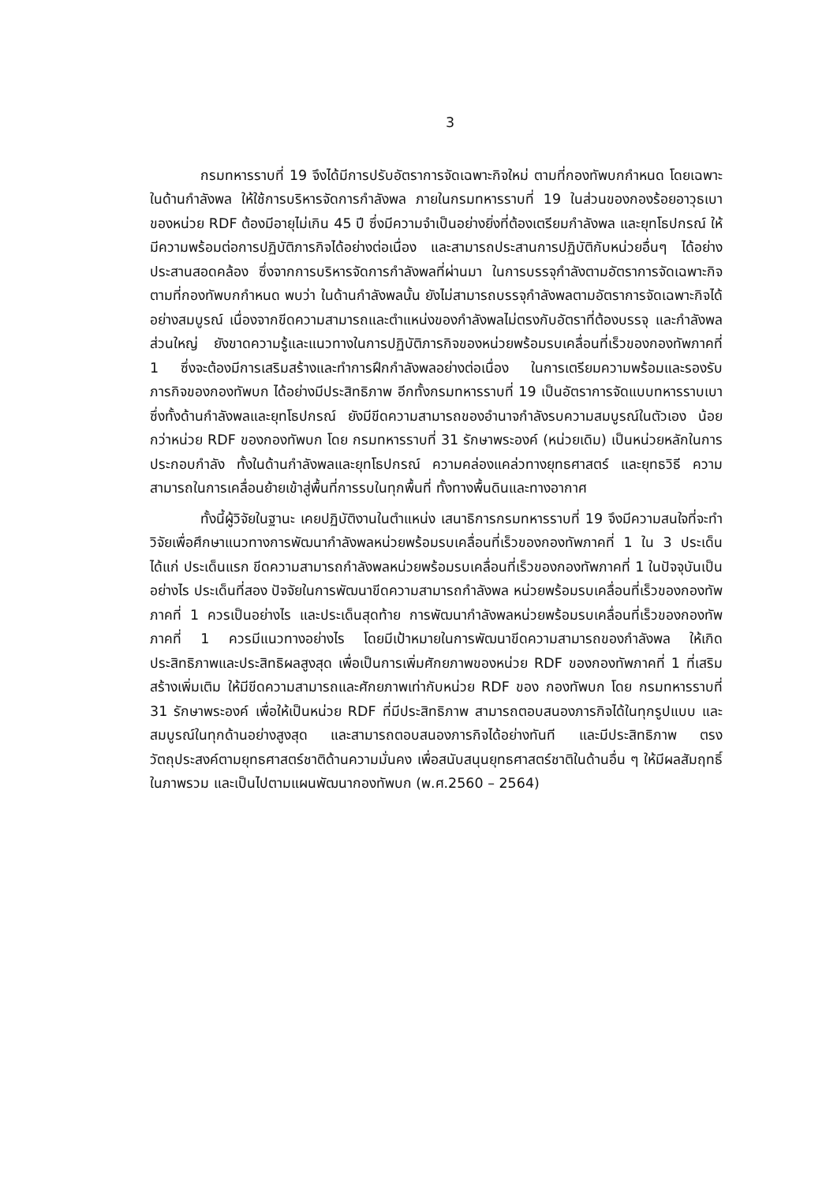3
กรมทหารราบที่ 19 จึงได้มีการปรับอัตราการจัดเฉพาะกิจใหม่ ตามที่กองทัพบกกำหนด โดยเฉพาะในด้านกำลังพล ให้ใช้การบริหารจัดการกำลังพล ภายในกรมทหารราบที่ 19 ในส่วนของกองร้อยอาวุธเบา ของหน่วย RDF ต้องมีอายุไม่เกิน 45 ปี ซึ่งมีความจำเป็นอย่างยิ่งที่ต้องเตรียมกำลังพล และยุทโธปกรณ์ ให้มีความพร้อมต่อการปฏิบัติภารกิจได้อย่างต่อเนื่อง และสามารถประสานการปฏิบัติกับหน่วยอื่นๆ ได้อย่างประสานสอดคล้อง ซึ่งจากการบริหารจัดการกำลังพลที่ผ่านมา ในการบรรจุกำลังตามอัตราการจัดเฉพาะกิจ ตามที่กองทัพบกกำหนด พบว่า ในด้านกำลังพลนั้น ยังไม่สามารถบรรจุกำลังพลตามอัตราการจัดเฉพาะกิจได้อย่างสมบูรณ์ เนื่องจากขีดความสามารถและตำแหน่งของกำลังพลไม่ตรงกับอัตราที่ต้องบรรจุ และกำลังพลส่วนใหญ่ ยังขาดความรู้และแนวทางในการปฏิบัติภารกิจของหน่วยพร้อมรบเคลื่อนที่เร็วของกองทัพภาคที่ 1 ซึ่งจะต้องมีการเสริมสร้างและทำการฝึกกำลังพลอย่างต่อเนื่อง ในการเตรียมความพร้อมและรองรับภารกิจของกองทัพบก ได้อย่างมีประสิทธิภาพ อีกทั้งกรมทหารราบที่ 19 เป็นอัตราการจัดแบบทหารราบเบา ซึ่งทั้งด้านกำลังพลและยุทโธปกรณ์ ยังมีขีดความสามารถของอำนาจกำลังรบความสมบูรณ์ในตัวเอง น้อยกว่าหน่วย RDF ของกองทัพบก โดย กรมทหารราบที่ 31 รักษาพระองค์ (หน่วยเดิม) เป็นหน่วยหลักในการประกอบกำลัง ทั้งในด้านกำลังพลและยุทโธปกรณ์ ความคล่องแคล่วทางยุทธศาสตร์ และยุทธวิธี ความสามารถในการเคลื่อนย้ายเข้าสู่พื้นที่การรบในทุกพื้นที่ ทั้งทางพื้นดินและทางอากาศ
ทั้งนี้ผู้วิจัยในฐานะ เคยปฏิบัติงานในตำแหน่ง เสนาธิการกรมทหารราบที่ 19 จึงมีความสนใจที่จะทำวิจัยเพื่อศึกษาแนวทางการพัฒนากำลังพลหน่วยพร้อมรบเคลื่อนที่เร็วของกองทัพภาคที่ 1 ใน 3 ประเด็น ได้แก่ ประเด็นแรก ขีดความสามารถกำลังพลหน่วยพร้อมรบเคลื่อนที่เร็วของกองทัพภาคที่ 1 ในปัจจุบันเป็นอย่างไร ประเด็นที่สอง ปัจจัยในการพัฒนาขีดความสามารถกำลังพล หน่วยพร้อมรบเคลื่อนที่เร็วของกองทัพภาคที่ 1 ควรเป็นอย่างไร และประเด็นสุดท้าย การพัฒนากำลังพลหน่วยพร้อมรบเคลื่อนที่เร็วของกองทัพภาคที่ 1 ควรมีแนวทางอย่างไร โดยมีเป้าหมายในการพัฒนาขีดความสามารถของกำลังพล ให้เกิดประสิทธิภาพและประสิทธิผลสูงสุด เพื่อเป็นการเพิ่มศักยภาพของหน่วย RDF ของกองทัพภาคที่ 1 ที่เสริมสร้างเพิ่มเติม ให้มีขีดความสามารถและศักยภาพเท่ากับหน่วย RDF ของ กองทัพบก โดย กรมทหารราบที่ 31 รักษาพระองค์ เพื่อให้เป็นหน่วย RDF ที่มีประสิทธิภาพ สามารถตอบสนองภารกิจได้ในทุกรูปแบบ และสมบูรณ์ในทุกด้านอย่างสูงสุด และสามารถตอบสนองภารกิจได้อย่างทันที และมีประสิทธิภาพ ตรงวัตถุประสงค์ตามยุทธศาสตร์ชาติด้านความมั่นคง เพื่อสนับสนุนยุทธศาสตร์ชาติในด้านอื่น ๆ ให้มีผลสัมฤทธิ์ในภาพรวม และเป็นไปตามแผนพัฒนากองทัพบก (พ.ศ.2560 – 2564)